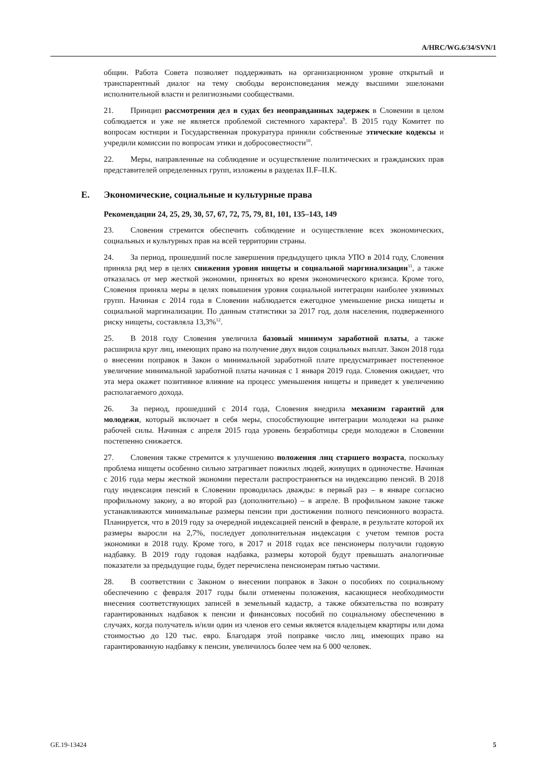A/HRC/WG.6/34/SVN/1
общин. Работа Совета позволяет поддерживать на организационном уровне открытый и транспарентный диалог на тему свободы вероисповедания между высшими эшелонами исполнительной власти и религиозными сообществами.
21. Принцип рассмотрения дел в судах без неоправданных задержек в Словении в целом соблюдается и уже не является проблемой системного характера<sup>9</sup>. В 2015 году Комитет по вопросам юстиции и Государственная прокуратура приняли собственные этические кодексы и учредили комиссии по вопросам этики и добросовестности<sup>10</sup>.
22. Меры, направленные на соблюдение и осуществление политических и гражданских прав представителей определенных групп, изложены в разделах II.F–II.K.
E. Экономические, социальные и культурные права
Рекомендации 24, 25, 29, 30, 57, 67, 72, 75, 79, 81, 101, 135–143, 149
23. Словения стремится обеспечить соблюдение и осуществление всех экономических, социальных и культурных прав на всей территории страны.
24. За период, прошедший после завершения предыдущего цикла УПО в 2014 году, Словения приняла ряд мер в целях снижения уровня нищеты и социальной маргинализации<sup>11</sup>, а также отказалась от мер жесткой экономии, принятых во время экономического кризиса. Кроме того, Словения приняла меры в целях повышения уровня социальной интеграции наиболее уязвимых групп. Начиная с 2014 года в Словении наблюдается ежегодное уменьшение риска нищеты и социальной маргинализации. По данным статистики за 2017 год, доля населения, подверженного риску нищеты, составляла 13,3%<sup>12</sup>.
25. В 2018 году Словения увеличила базовый минимум заработной платы, а также расширила круг лиц, имеющих право на получение двух видов социальных выплат. Закон 2018 года о внесении поправок в Закон о минимальной заработной плате предусматривает постепенное увеличение минимальной заработной платы начиная с 1 января 2019 года. Словения ожидает, что эта мера окажет позитивное влияние на процесс уменьшения нищеты и приведет к увеличению располагаемого дохода.
26. За период, прошедший с 2014 года, Словения внедрила механизм гарантий для молодежи, который включает в себя меры, способствующие интеграции молодежи на рынке рабочей силы. Начиная с апреля 2015 года уровень безработицы среди молодежи в Словении постепенно снижается.
27. Словения также стремится к улучшению положения лиц старшего возраста, поскольку проблема нищеты особенно сильно затрагивает пожилых людей, живущих в одиночестве. Начиная с 2016 года меры жесткой экономии перестали распространяться на индексацию пенсий. В 2018 году индексация пенсий в Словении проводилась дважды: в первый раз – в январе согласно профильному закону, а во второй раз (дополнительно) – в апреле. В профильном законе также устанавливаются минимальные размеры пенсии при достижении полного пенсионного возраста. Планируется, что в 2019 году за очередной индексацией пенсий в феврале, в результате которой их размеры выросли на 2,7%, последует дополнительная индексация с учетом темпов роста экономики в 2018 году. Кроме того, в 2017 и 2018 годах все пенсионеры получили годовую надбавку. В 2019 году годовая надбавка, размеры которой будут превышать аналогичные показатели за предыдущие годы, будет перечислена пенсионерам пятью частями.
28. В соответствии с Законом о внесении поправок в Закон о пособиях по социальному обеспечению с февраля 2017 годы были отменены положения, касающиеся необходимости внесения соответствующих записей в земельный кадастр, а также обязательства по возврату гарантированных надбавок к пенсии и финансовых пособий по социальному обеспечению в случаях, когда получатель и/или один из членов его семьи является владельцем квартиры или дома стоимостью до 120 тыс. евро. Благодаря этой поправке число лиц, имеющих право на гарантированную надбавку к пенсии, увеличилось более чем на 6 000 человек.
GE.19-13424 5